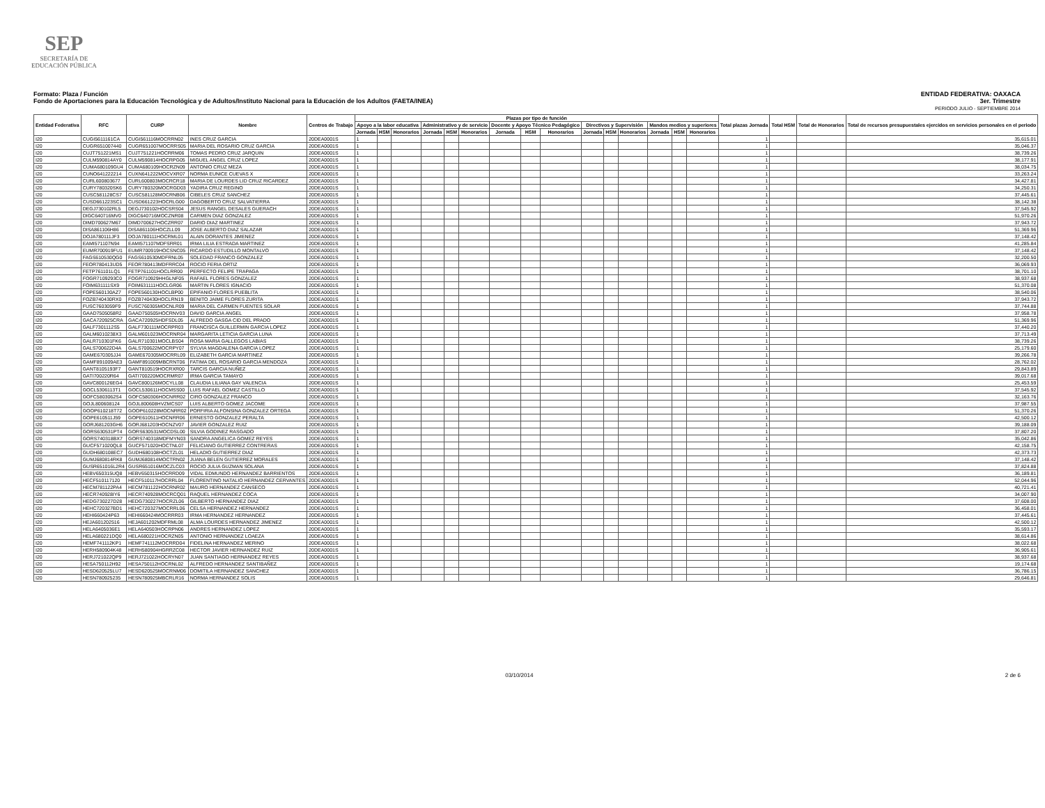SEP
SECRETARÍA DE
EDUCACIÓN PÚBLICA
Formato: Plaza / Función
Fondo de Aportaciones para la Educación Tecnológica y de Adultos/Instituto Nacional para la Educación de los Adultos (FAETA/INEA)
ENTIDAD FEDERATIVA: OAXACA
3er. Trimestre
PERIODO JULIO - SEPTIEMBRE 2014
| Entidad Federativa | RFC | CURP | Nombre | Centros de Trabajo | Plazas por tipo de función | | | | | | | | | | | | | | | Total plazas Jornada | Total HSM | Total de Honorarios | Total de recursos presupuestales ejercidos en servicios personales en el periodo |
| --- | --- | --- | --- | --- | --- | --- | --- | --- | --- | --- | --- | --- | --- | --- | --- | --- | --- | --- | --- | --- | --- | --- | --- |
| | | | | | Apoyo a la labor educativa | | | Administrativo y de servicio | | | Docente y Apoyo Técnico Pedagógico | | | Directivos y Supervisión | | | Mandos medios y superiores | | | | | | |
| | | | | | Jornada | HSM | Honorarios | Jornada | HSM | Honorarios | Jornada | HSM | Honorarios | Jornada | HSM | Honorarios | Jornada | HSM | Honorarios | | | | |
| I20 | CUGI5611161CA | CUGI561116MOCRRN02 | INES CRUZ GARCIA | 20DEA0001S | 1 | | | | | | | | | | | | | | | 1 | | | 35,615.01 |
| I20 | CUGR651007440 | CUGR651007MOCRRS05 | MARIA DEL ROSARIO CRUZ GARCIA | 20DEA0001S | 1 | | | | | | | | | | | | | | | 1 | | | 35,046.37 |
| I20 | CUJT751221MS1 | CUJT751221HOCRRM06 | TOMAS PEDRO CRUZ JARQUIN | 20DEA0001S | 1 | | | | | | | | | | | | | | | 1 | | | 38,739.26 |
| I20 | CULM590814AY0 | CULM590814HOCRPG05 | MIGUEL ANGEL CRUZ LOPEZ | 20DEA0001S | 1 | | | | | | | | | | | | | | | 1 | | | 38,177.91 |
| I20 | CUMA680109GU4 | CUMA680109HOCRZN09 | ANTONIO CRUZ MEZA | 20DEA0001S | 1 | | | | | | | | | | | | | | | 1 | | | 38,034.75 |
| I20 | CUNO641222214 | CUXN641222MOCVXR07 | NORMA EUNICE CUEVAS X | 20DEA0001S | 1 | | | | | | | | | | | | | | | 1 | | | 33,263.24 |
| I20 | CURL600803677 | CURL600803MOCRCR18 | MARIA DE LOURDES LID CRUZ RICARDEZ | 20DEA0001S | 1 | | | | | | | | | | | | | | | 1 | | | 34,427.81 |
| I20 | CURY780320SK6 | CURY780320MOCRGD03 | YADIRA CRUZ REGINO | 20DEA0001S | 1 | | | | | | | | | | | | | | | 1 | | | 34,250.31 |
| I20 | CUSC581128CS7 | CUSC581128MOCRNB06 | CIBELES CRUZ SANCHEZ | 20DEA0001S | 1 | | | | | | | | | | | | | | | 1 | | | 37,445.61 |
| I20 | CUSD661223SC1 | CUSD661223HOCRLG00 | DAGOBERTO CRUZ SALVATIERRA | 20DEA0001S | 1 | | | | | | | | | | | | | | | 1 | | | 38,142.38 |
| I20 | DEGJ730102RL5 | DEGJ730102HOCSRS04 | JESUS RANGEL DESALES GUERACH | 20DEA0001S | 1 | | | | | | | | | | | | | | | 1 | | | 37,545.92 |
| I20 | DIGC640716MV0 | DIGC640716MOCZNR08 | CARMEN DIAZ GONZALEZ | 20DEA0001S | 1 | | | | | | | | | | | | | | | 1 | | | 51,970.26 |
| I20 | DIMD700627M67 | DIMD700627HOCZRR07 | DARIO DIAZ MARTINEZ | 20DEA0001S | 1 | | | | | | | | | | | | | | | 1 | | | 37,943.72 |
| I20 | DISA861106H86 | DISA861106HOCZLL09 | JOSE ALBERTO DIAZ SALAZAR | 20DEA0001S | 1 | | | | | | | | | | | | | | | 1 | | | 51,369.96 |
| I20 | DOJA780111JF3 | DOJA780111HOCRML01 | ALAIN DORANTES JIMENEZ | 20DEA0001S | 1 | | | | | | | | | | | | | | | 1 | | | 37,148.42 |
| I20 | EAMI571107N94 | EAMI571107MDFSRR01 | IRMA LILIA ESTRADA MARTINEZ | 20DEA0001S | 1 | | | | | | | | | | | | | | | 1 | | | 41,285.84 |
| I20 | EUMR700919FU1 | EUMR700919HOCSNC05 | RICARDO ESTUDILLO MONTALVO | 20DEA0001S | 1 | | | | | | | | | | | | | | | 1 | | | 37,148.42 |
| I20 | FAGS610530QG0 | FAGS610530MDFRNL05 | SOLEDAD FRANCO GONZALEZ | 20DEA0001S | 1 | | | | | | | | | | | | | | | 1 | | | 32,200.50 |
| I20 | FEOR780413UD5 | FEOR780413MDFRRC04 | ROCIO FERIA ORTIZ | 20DEA0001S | 1 | | | | | | | | | | | | | | | 1 | | | 36,069.93 |
| I20 | FETP761101LQ1 | FETP761101HOCLRR00 | PERFECTO FELIPE TRAPAGA | 20DEA0001S | 1 | | | | | | | | | | | | | | | 1 | | | 38,701.10 |
| I20 | FOGR7109293C0 | FOGR710929HHGLNF05 | RAFAEL FLORES GONZALEZ | 20DEA0001S | 1 | | | | | | | | | | | | | | | 1 | | | 38,937.68 |
| I20 | FOIM631111SX9 | FOIM631111HOCLGR06 | MARTIN FLORES IGNACIO | 20DEA0001S | 1 | | | | | | | | | | | | | | | 1 | | | 51,370.08 |
| I20 | FOPE560130AZ7 | FOPE560130HOCLBP00 | EPIFANIO FLORES PUEBLITA | 20DEA0001S | 1 | | | | | | | | | | | | | | | 1 | | | 38,540.06 |
| I20 | FOZB740430RX0 | FOZB740430HOCLRN19 | BENITO JAIME FLORES ZURITA | 20DEA0001S | 1 | | | | | | | | | | | | | | | 1 | | | 37,943.72 |
| I20 | FUSC7603059F9 | FUSC760305MOCNLR09 | MARIA DEL CARMEN FUENTES SOLAR | 20DEA0001S | 1 | | | | | | | | | | | | | | | 1 | | | 37,744.88 |
| I20 | GAAD7505058R2 | GAAD750505HOCRNV03 | DAVID GARCIA ANGEL | 20DEA0001S | 1 | | | | | | | | | | | | | | | 1 | | | 37,958.78 |
| I20 | GACA720925CRA | GACA720925HDFSDL05 | ALFREDO GASGA CID DEL PRADO | 20DEA0001S | 1 | | | | | | | | | | | | | | | 1 | | | 51,369.96 |
| I20 | GALF7301112S5 | GALF730111MOCRPR03 | FRANCISCA GUILLERMIN GARCIA LOPEZ | 20DEA0001S | 1 | | | | | | | | | | | | | | | 1 | | | 37,440.20 |
| I20 | GALM6010238X3 | GALM601023MOCRNR04 | MARGARITA LETICIA GARCIA LUNA | 20DEA0001S | 1 | | | | | | | | | | | | | | | 1 | | | 37,713.49 |
| I20 | GALR710301FK6 | GALR710301MOCLBS04 | ROSA MARIA GALLEGOS LABIAS | 20DEA0001S | 1 | | | | | | | | | | | | | | | 1 | | | 38,739.26 |
| I20 | GALS700622D4A | GALS700622MOCRPY07 | SYLVIA MAGDALENA GARCIA LOPEZ | 20DEA0001S | 1 | | | | | | | | | | | | | | | 1 | | | 25,179.60 |
| I20 | GAME670305JJ4 | GAME670305MOCRRL09 | ELIZABETH GARCIA MARTINEZ | 20DEA0001S | 1 | | | | | | | | | | | | | | | 1 | | | 39,266.78 |
| I20 | GAMF891009AE3 | GAMF891009MBCRNT06 | FATIMA DEL ROSARIO GARCIA MENDOZA | 20DEA0001S | 1 | | | | | | | | | | | | | | | 1 | | | 28,762.02 |
| I20 | GANT8105193F7 | GANT810519HOCRXR00 | TARCIS GARCIA NUÑEZ | 20DEA0001S | 1 | | | | | | | | | | | | | | | 1 | | | 29,843.89 |
| I20 | GATI700220R64 | GATI700220MOCRMR07 | IRMA GARCIA TAMAYO | 20DEA0001S | 1 | | | | | | | | | | | | | | | 1 | | | 39,017.68 |
| I20 | GAVC800126EG4 | GAVC800126MOCYLL08 | CLAUDIA LILIANA GAY VALENCIA | 20DEA0001S | 1 | | | | | | | | | | | | | | | 1 | | | 25,453.59 |
| I20 | GOCL5306113T1 | GOCL530611HOCMSS00 | LUIS RAFAEL GOMEZ CASTILLO | 20DEA0001S | 1 | | | | | | | | | | | | | | | 1 | | | 37,545.92 |
| I20 | GOFC5803062S4 | GOFC580306HOCNRR02 | CIRO GONZALEZ FRANCO | 20DEA0001S | 1 | | | | | | | | | | | | | | | 1 | | | 32,163.76 |
| I20 | GOJL800608124 | GOJL800608HVZMCS07 | LUIS ALBERTO GOMEZ JACOME | 20DEA0001S | 1 | | | | | | | | | | | | | | | 1 | | | 37,987.55 |
| I20 | GOOP610218T72 | GOOP610228MOCNRR02 | PORFIRIA ALFONSINA GONZALEZ ORTEGA | 20DEA0001S | 1 | | | | | | | | | | | | | | | 1 | | | 51,370.26 |
| I20 | GOPE610511J59 | GOPE610511HOCNRR06 | ERNESTO GONZALEZ PERALTA | 20DEA0001S | 1 | | | | | | | | | | | | | | | 1 | | | 42,500.12 |
| I20 | GORJ681203GH6 | GORJ681203HOCNZV07 | JAVIER GONZALEZ RUIZ | 20DEA0001S | 1 | | | | | | | | | | | | | | | 1 | | | 39,188.09 |
| I20 | GORS630531PT4 | GORS630531MOCDSL00 | SILVIA GODINEZ RASGADO | 20DEA0001S | 1 | | | | | | | | | | | | | | | 1 | | | 37,807.20 |
| I20 | GORS740318BX7 | GORS740318MDFMYN03 | SANDRA ANGELICA GOMEZ REYES | 20DEA0001S | 1 | | | | | | | | | | | | | | | 1 | | | 35,042.86 |
| I20 | GUCF571020QL8 | GUCF571020HOCTNL07 | FELICIANO GUTIERREZ CONTRERAS | 20DEA0001S | 1 | | | | | | | | | | | | | | | 1 | | | 42,158.75 |
| I20 | GUDH680108EC7 | GUDH680108HOCTZL01 | HELADIO GUTIERREZ DIAZ | 20DEA0001S | 1 | | | | | | | | | | | | | | | 1 | | | 42,373.73 |
| I20 | GUMJ680814RK8 | GUMJ680814MOCTRN02 | JUANA BELEN GUTIERREZ MORALES | 20DEA0001S | 1 | | | | | | | | | | | | | | | 1 | | | 37,148.42 |
| I20 | GUSR651016L2R4 | GUSR651016MOCZLC03 | ROCIO JULIA GUZMAN SOLANA | 20DEA0001S | 1 | | | | | | | | | | | | | | | 1 | | | 37,824.88 |
| I20 | HEBV650315UQ8 | HEBV650315HOCRRD09 | VIDAL EDMUNDO HERNANDEZ BARRIENTOS | 20DEA0001S | 1 | | | | | | | | | | | | | | | 1 | | | 36,189.81 |
| I20 | HECF510117120 | HECF510117HOCRRL04 | FLORENTINO NATALIO HERNANDEZ CERVANTES | 20DEA0001S | 1 | | | | | | | | | | | | | | | 1 | | | 52,044.96 |
| I20 | HECM781122PA4 | HECM781122HOCRNR02 | MAURO HERNANDEZ CANSECO | 20DEA0001S | 1 | | | | | | | | | | | | | | | 1 | | | 40,721.41 |
| I20 | HECR740928IY6 | HECR740928MOCRCQ01 | RAQUEL HERNANDEZ COCA | 20DEA0001S | 1 | | | | | | | | | | | | | | | 1 | | | 34,007.90 |
| I20 | HEDG730227D28 | HEDG730227HOCRZL06 | GILBERTO HERNANDEZ DIAZ | 20DEA0001S | 1 | | | | | | | | | | | | | | | 1 | | | 37,608.00 |
| I20 | HEHC720327BD1 | HEHC720327MOCRRL06 | CELSA HERNANDEZ HERNANDEZ | 20DEA0001S | 1 | | | | | | | | | | | | | | | 1 | | | 36,458.01 |
| I20 | HEHI660424P63 | HEHI660424MOCRRR03 | IRMA HERNANDEZ HERNANDEZ | 20DEA0001S | 1 | | | | | | | | | | | | | | | 1 | | | 37,445.61 |
| I20 | HEJA601202516 | HEJA601202MDFRML08 | ALMA LOURDES HERNANDEZ JIMENEZ | 20DEA0001S | 1 | | | | | | | | | | | | | | | 1 | | | 42,500.12 |
| I20 | HELA6405036E1 | HELA640503HOCRPN06 | ANDRES HERNANDEZ LOPEZ | 20DEA0001S | 1 | | | | | | | | | | | | | | | 1 | | | 35,593.17 |
| I20 | HELA680221DQ0 | HELA680221HOCRZN05 | ANTONIO HERNANDEZ LOAEZA | 20DEA0001S | 1 | | | | | | | | | | | | | | | 1 | | | 38,614.86 |
| I20 | HEMF741112KP1 | HEMF741112MOCRRD04 | FIDELINA HERNANDEZ MERINO | 20DEA0001S | 1 | | | | | | | | | | | | | | | 1 | | | 38,022.68 |
| I20 | HERH580904K48 | HERH580904HGRRZC08 | HECTOR JAVIER HERNANDEZ RUIZ | 20DEA0001S | 1 | | | | | | | | | | | | | | | 1 | | | 36,905.61 |
| I20 | HERJ721022QP9 | HERJ721022HOCRYN07 | JUAN SANTIAGO HERNANDEZ REYES | 20DEA0001S | 1 | | | | | | | | | | | | | | | 1 | | | 38,937.68 |
| I20 | HESA750112H92 | HESA750112HOCRNL02 | ALFREDO HERNANDEZ SANTIBAÑEZ | 20DEA0001S | 1 | | | | | | | | | | | | | | | 1 | | | 19,174.68 |
| I20 | HESD620525LU7 | HESD620525MOCRNM06 | DOMITILA HERNANDEZ SANCHEZ | 20DEA0001S | 1 | | | | | | | | | | | | | | | 1 | | | 36,786.15 |
| I20 | HESN780925235 | HESN780925MBCRLR16 | NORMA HERNANDEZ SOLIS | 20DEA0001S | 1 | | | | | | | | | | | | | | | 1 | | | 29,646.81 |
03/10/2014 2 de 6